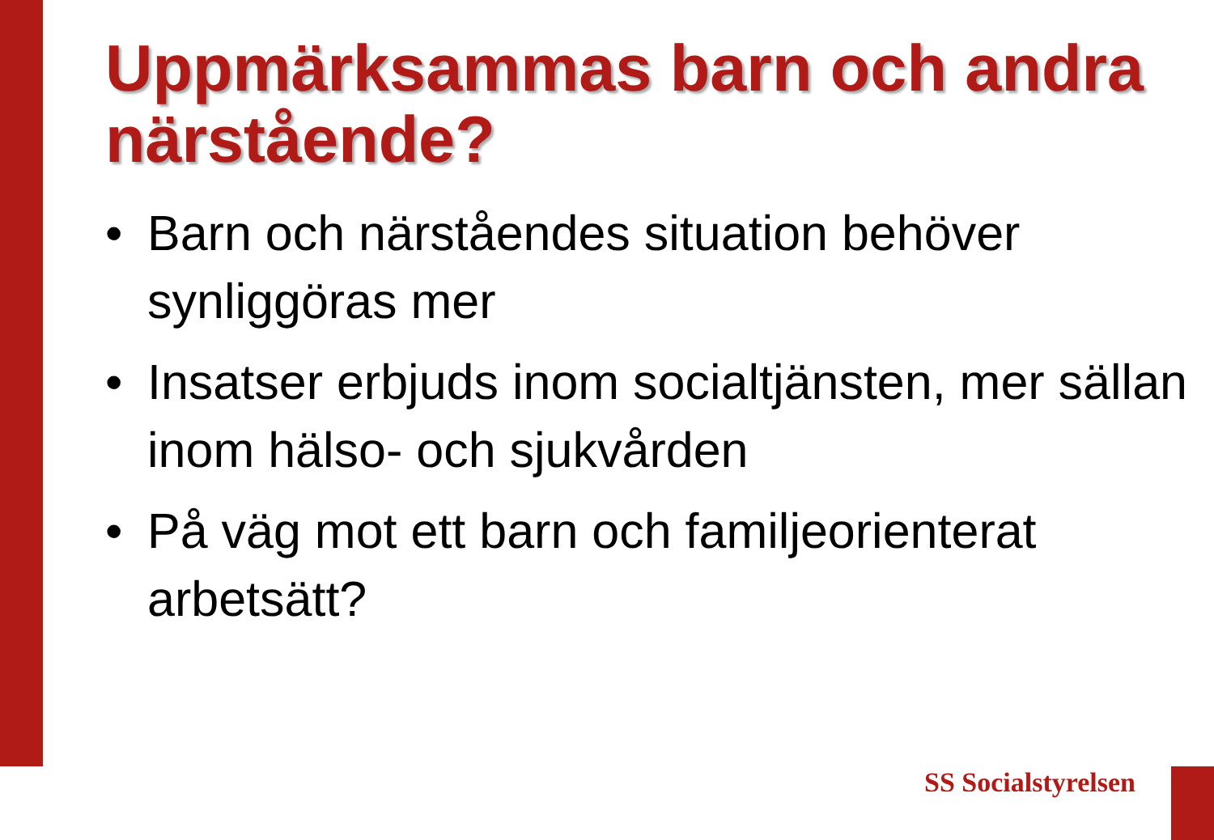Uppmärksammas barn och andra närstående?
• Barn och närståendes situation behöver synliggöras mer
• Insatser erbjuds inom socialtjänsten, mer sällan inom hälso- och sjukvården
• På väg mot ett barn och familjeorienterat arbetsätt?
SS Socialstyrelsen